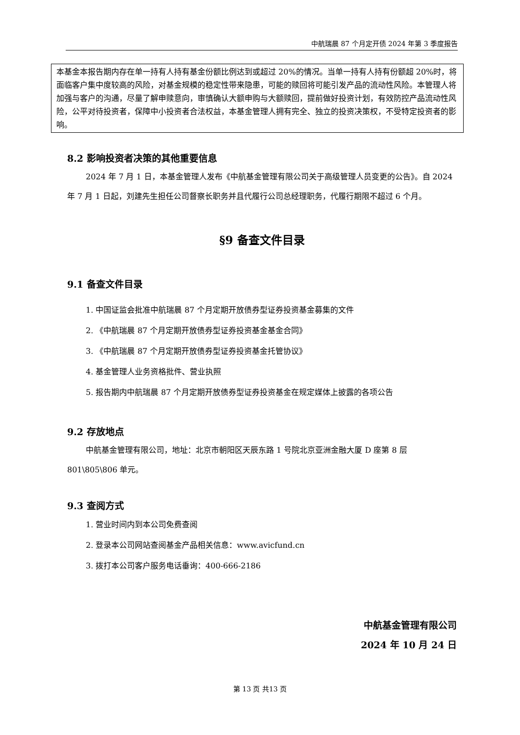中航瑞晨 87 个月定开债 2024 年第 3 季度报告
本基金本报告期内存在单一持有人持有基金份额比例达到或超过 20%的情况。当单一持有人持有份额超 20%时，将面临客户集中度较高的风险，对基金规模的稳定性带来隐患，可能的赎回将可能引发产品的流动性风险。本管理人将加强与客户的沟通，尽量了解申赎意向，审慎确认大额申购与大额赎回，提前做好投资计划，有效防控产品流动性风险，公平对待投资者，保障中小投资者合法权益，本基金管理人拥有完全、独立的投资决策权，不受特定投资者的影响。
8.2 影响投资者决策的其他重要信息
2024 年 7 月 1 日，本基金管理人发布《中航基金管理有限公司关于高级管理人员变更的公告》。自 2024 年 7 月 1 日起，刘建先生担任公司督察长职务并且代履行公司总经理职务，代履行期限不超过 6 个月。
§9 备查文件目录
9.1 备查文件目录
1. 中国证监会批准中航瑞晨 87 个月定期开放债券型证券投资基金募集的文件
2. 《中航瑞晨 87 个月定期开放债券型证券投资基金基金合同》
3. 《中航瑞晨 87 个月定期开放债券型证券投资基金托管协议》
4. 基金管理人业务资格批件、营业执照
5. 报告期内中航瑞晨 87 个月定期开放债券型证券投资基金在规定媒体上披露的各项公告
9.2 存放地点
中航基金管理有限公司，地址：北京市朝阳区天辰东路 1 号院北京亚洲金融大厦 D 座第 8 层801\805\806 单元。
9.3 查阅方式
1. 营业时间内到本公司免费查阅
2. 登录本公司网站查阅基金产品相关信息：www.avicfund.cn
3. 拨打本公司客户服务电话垂询：400-666-2186
中航基金管理有限公司
2024 年 10 月 24 日
第 13 页 共13 页